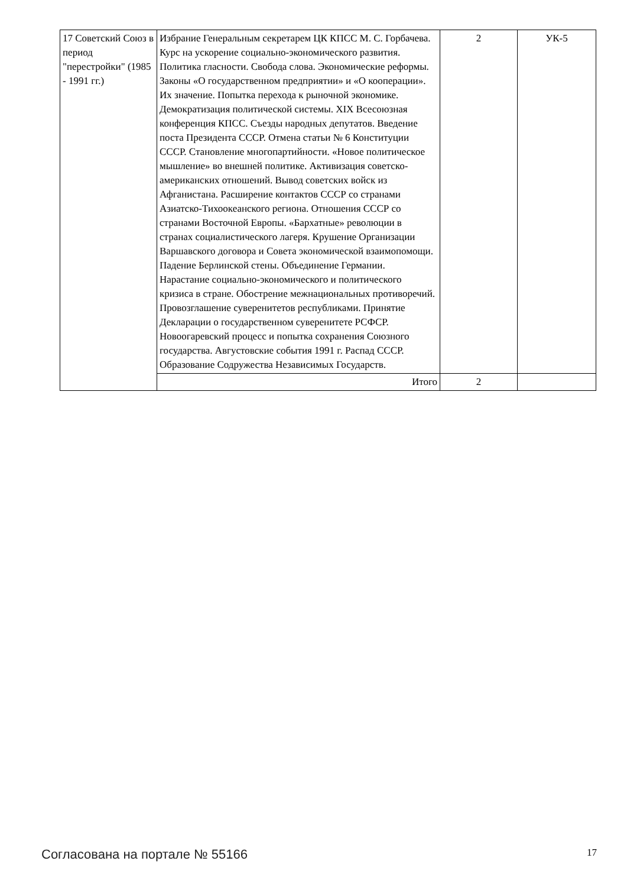| 17 Советский Союз в период "перестройки" (1985 - 1991 гг.) | Избрание Генеральным секретарем ЦК КПСС М. С. Горбачева. Курс на ускорение социально-экономического развития. Политика гласности. Свобода слова. Экономические реформы. Законы «О государственном предприятии» и «О кооперации». Их значение. Попытка перехода к рыночной экономике. Демократизация политической системы. XIX Всесоюзная конференция КПСС. Съезды народных депутатов. Введение поста Президента СССР. Отмена статьи № 6 Конституции СССР. Становление многопартийности. «Новое политическое мышление» во внешней политике. Активизация советско-американских отношений. Вывод советских войск из Афганистана. Расширение контактов СССР со странами Азиатско-Тихоокеанского региона. Отношения СССР со странами Восточной Европы. «Бархатные» революции в странах социалистического лагеря. Крушение Организации Варшавского договора и Совета экономической взаимопомощи. Падение Берлинской стены. Объединение Германии. Нарастание социально-экономического и политического кризиса в стране. Обострение межнациональных противоречий. Провозглашение суверенитетов республиками. Принятие Декларации о государственном суверенитете РСФСР. Новоогаревский процесс и попытка сохранения Союзного государства. Августовские события 1991 г. Распад СССР. Образование Содружества Независимых Государств. | 2 | УК-5 |
| | Итого | 2 | |
Согласована на портале № 55166 17